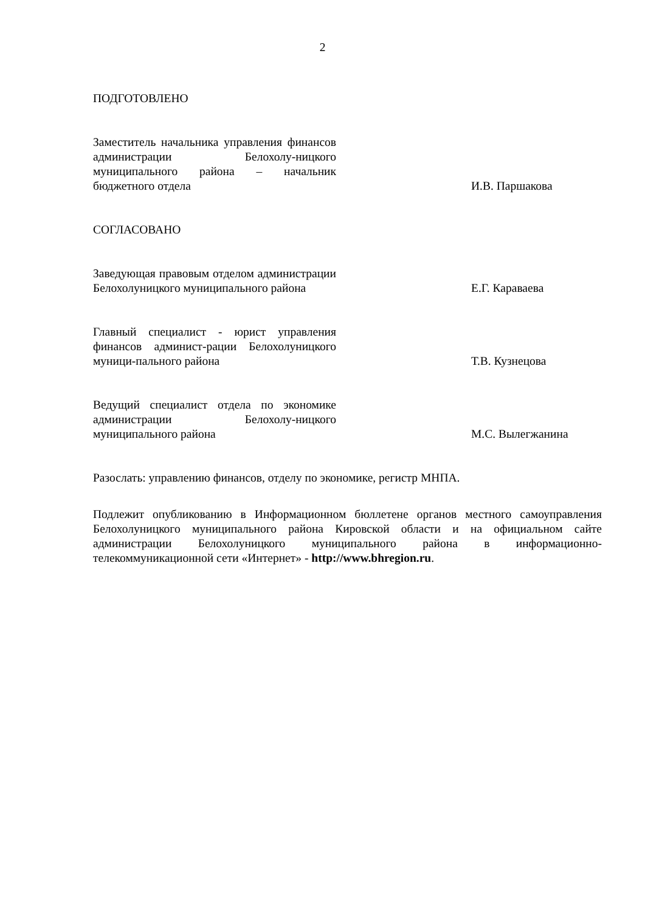2
ПОДГОТОВЛЕНО
Заместитель начальника управления финансов администрации Белохолу-ницкого муниципального района – начальник бюджетного отдела
И.В. Паршакова
СОГЛАСОВАНО
Заведующая правовым отделом администрации Белохолуницкого муниципального района
Е.Г. Караваева
Главный специалист - юрист управления финансов админист-рации Белохолуницкого муници-пального района
Т.В. Кузнецова
Ведущий специалист отдела по экономике администрации Белохолу-ницкого муниципального района
М.С. Вылегжанина
Разослать: управлению финансов, отделу по экономике, регистр МНПА.
Подлежит опубликованию в Информационном бюллетене органов местного самоуправления Белохолуницкого муниципального района Кировской области и на официальном сайте администрации Белохолуницкого муниципального района в информационно-телекоммуникационной сети «Интернет» - http://www.bhregion.ru.